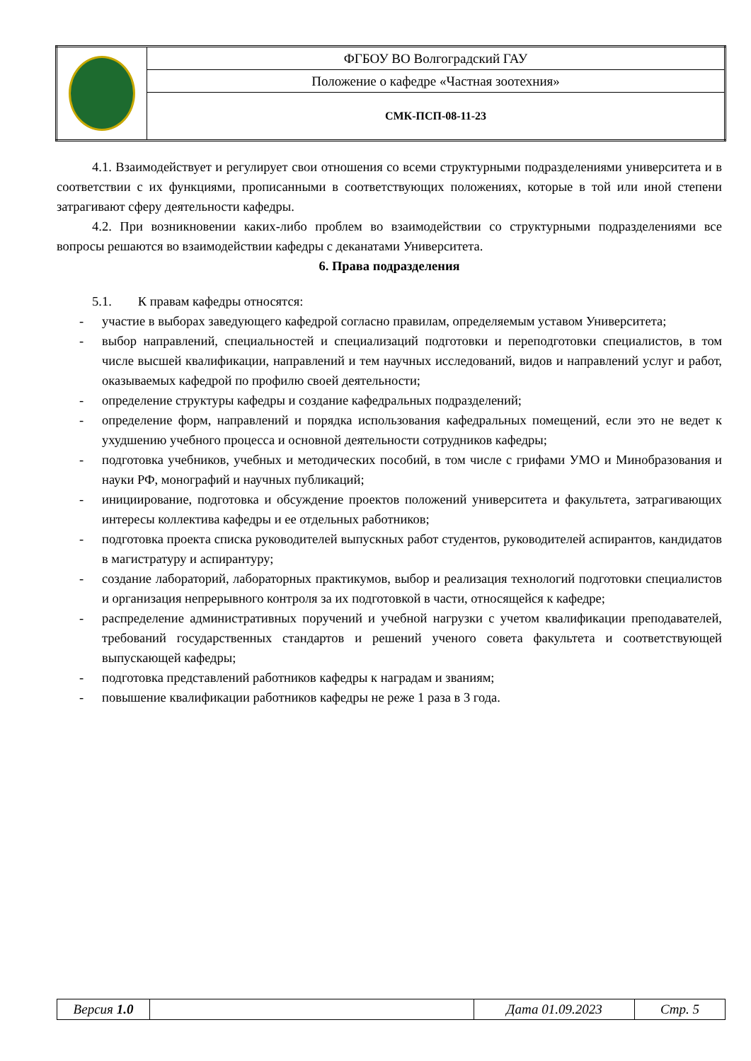| | ФГБОУ ВО Волгоградский ГАУ |
| | Положение о кафедре «Частная зоотехния» |
| | СМК-ПСП-08-11-23 |
4.1. Взаимодействует и регулирует свои отношения со всеми структурными подразделениями университета и в соответствии с их функциями, прописанными в соответствующих положениях, которые в той или иной степени затрагивают сферу деятельности кафедры.
4.2. При возникновении каких-либо проблем во взаимодействии со структурными подразделениями все вопросы решаются во взаимодействии кафедры с деканатами Университета.
6. Права подразделения
5.1. К правам кафедры относятся:
- участие в выборах заведующего кафедрой согласно правилам, определяемым уставом Университета;
- выбор направлений, специальностей и специализаций подготовки и переподготовки специалистов, в том числе высшей квалификации, направлений и тем научных исследований, видов и направлений услуг и работ, оказываемых кафедрой по профилю своей деятельности;
- определение структуры кафедры и создание кафедральных подразделений;
- определение форм, направлений и порядка использования кафедральных помещений, если это не ведет к ухудшению учебного процесса и основной деятельности сотрудников кафедры;
- подготовка учебников, учебных и методических пособий, в том числе с грифами УМО и Минобразования и науки РФ, монографий и научных публикаций;
- инициирование, подготовка и обсуждение проектов положений университета и факультета, затрагивающих интересы коллектива кафедры и ее отдельных работников;
- подготовка проекта списка руководителей выпускных работ студентов, руководителей аспирантов, кандидатов в магистратуру и аспирантуру;
- создание лабораторий, лабораторных практикумов, выбор и реализация технологий подготовки специалистов и организация непрерывного контроля за их подготовкой в части, относящейся к кафедре;
- распределение административных поручений и учебной нагрузки с учетом квалификации преподавателей, требований государственных стандартов и решений ученого совета факультета и соответствующей выпускающей кафедры;
- подготовка представлений работников кафедры к наградам и званиям;
- повышение квалификации работников кафедры не реже 1 раза в 3 года.
| Версия 1.0 | | Дата 01.09.2023 | Стр. 5 |